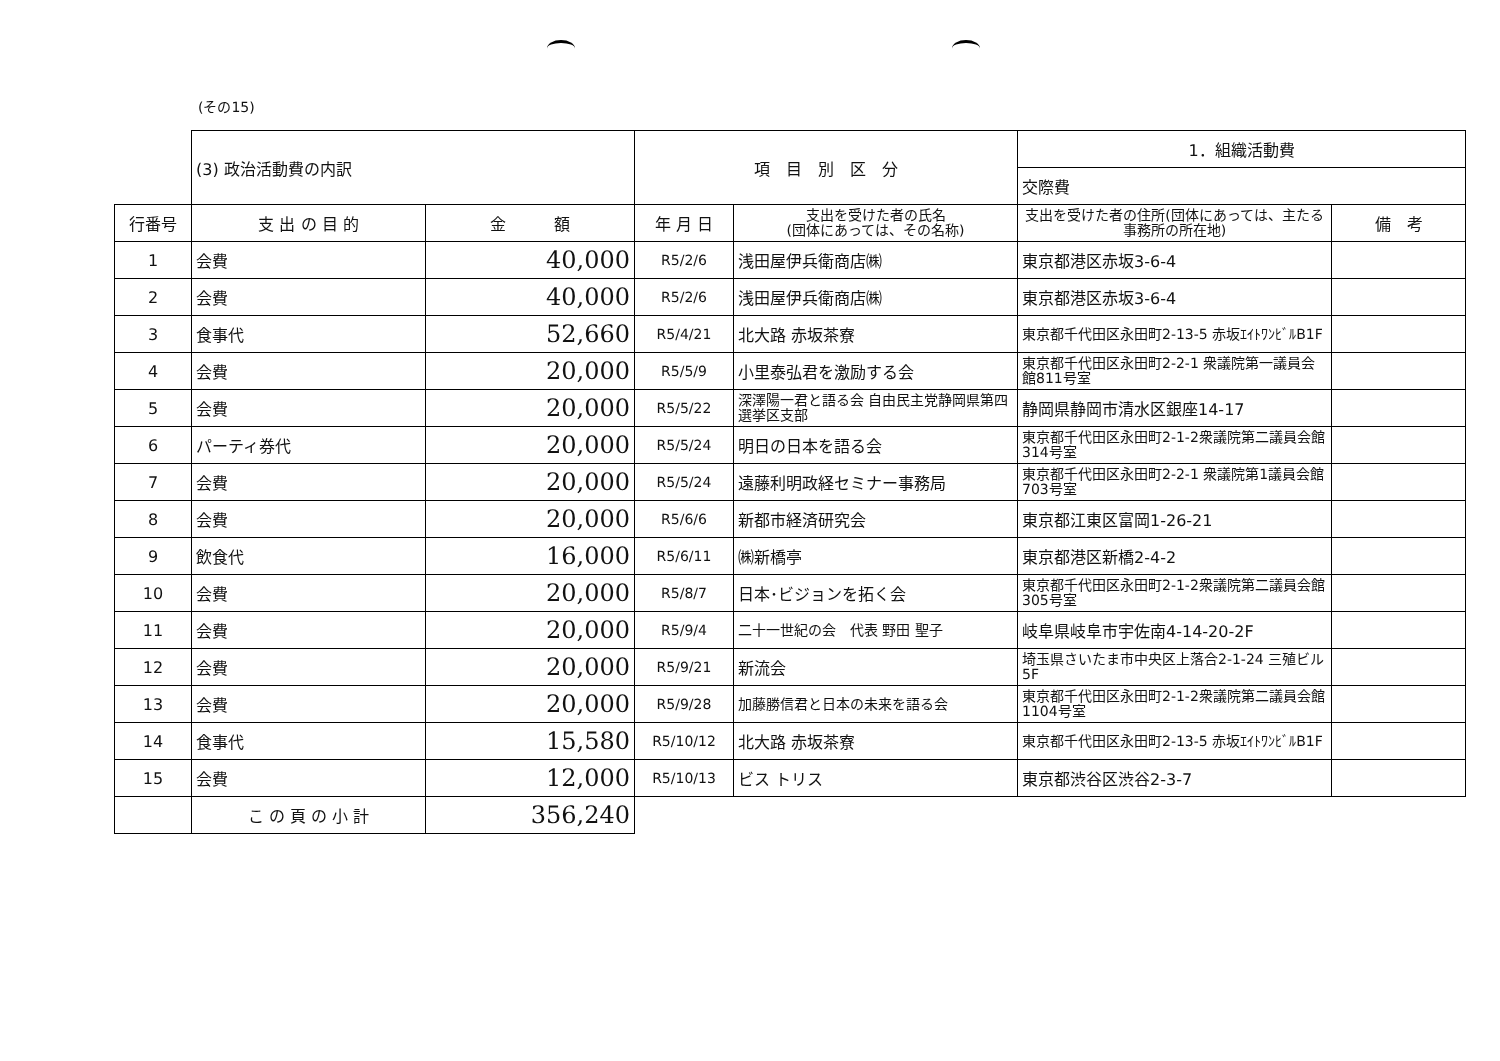(その15)
| | (3) 政治活動費の内訳 | | 項 目 別 区 分 | | 1．組織活動費 | |
| | | | | | 交際費 | |
| 行番号 | 支 出 の 目 的 | 金 額 | 年 月 日 | 支出を受けた者の氏名 (団体にあっては、その名称) | 支出を受けた者の住所(団体にあっては、主たる事務所の所在地) | 備 考 |
| 1 | 会費 | 40,000 | R5/2/6 | 浅田屋伊兵衛商店㈱ | 東京都港区赤坂3-6-4 | |
| 2 | 会費 | 40,000 | R5/2/6 | 浅田屋伊兵衛商店㈱ | 東京都港区赤坂3-6-4 | |
| 3 | 食事代 | 52,660 | R5/4/21 | 北大路 赤坂茶寮 | 東京都千代田区永田町2-13-5 赤坂ｴｲﾄﾜﾝﾋﾞﾙB1F | |
| 4 | 会費 | 20,000 | R5/5/9 | 小里泰弘君を激励する会 | 東京都千代田区永田町2-2-1 衆議院第一議員会館811号室 | |
| 5 | 会費 | 20,000 | R5/5/22 | 深澤陽一君と語る会 自由民主党静岡県第四選挙区支部 | 静岡県静岡市清水区銀座14-17 | |
| 6 | パーティ券代 | 20,000 | R5/5/24 | 明日の日本を語る会 | 東京都千代田区永田町2-1-2衆議院第二議員会館314号室 | |
| 7 | 会費 | 20,000 | R5/5/24 | 遠藤利明政経セミナー事務局 | 東京都千代田区永田町2-2-1 衆議院第1議員会館703号室 | |
| 8 | 会費 | 20,000 | R5/6/6 | 新都市経済研究会 | 東京都江東区富岡1-26-21 | |
| 9 | 飲食代 | 16,000 | R5/6/11 | ㈱新橋亭 | 東京都港区新橋2-4-2 | |
| 10 | 会費 | 20,000 | R5/8/7 | 日本･ビジョンを拓く会 | 東京都千代田区永田町2-1-2衆議院第二議員会館305号室 | |
| 11 | 会費 | 20,000 | R5/9/4 | 二十一世紀の会 代表 野田 聖子 | 岐阜県岐阜市宇佐南4-14-20-2F | |
| 12 | 会費 | 20,000 | R5/9/21 | 新流会 | 埼玉県さいたま市中央区上落合2-1-24 三殖ビル5F | |
| 13 | 会費 | 20,000 | R5/9/28 | 加藤勝信君と日本の未来を語る会 | 東京都千代田区永田町2-1-2衆議院第二議員会館1104号室 | |
| 14 | 食事代 | 15,580 | R5/10/12 | 北大路 赤坂茶寮 | 東京都千代田区永田町2-13-5 赤坂ｴｲﾄﾜﾝﾋﾞﾙB1F | |
| 15 | 会費 | 12,000 | R5/10/13 | ビス トリス | 東京都渋谷区渋谷2-3-7 | |
| | こ の 頁 の 小 計 | 356,240 | | | | |